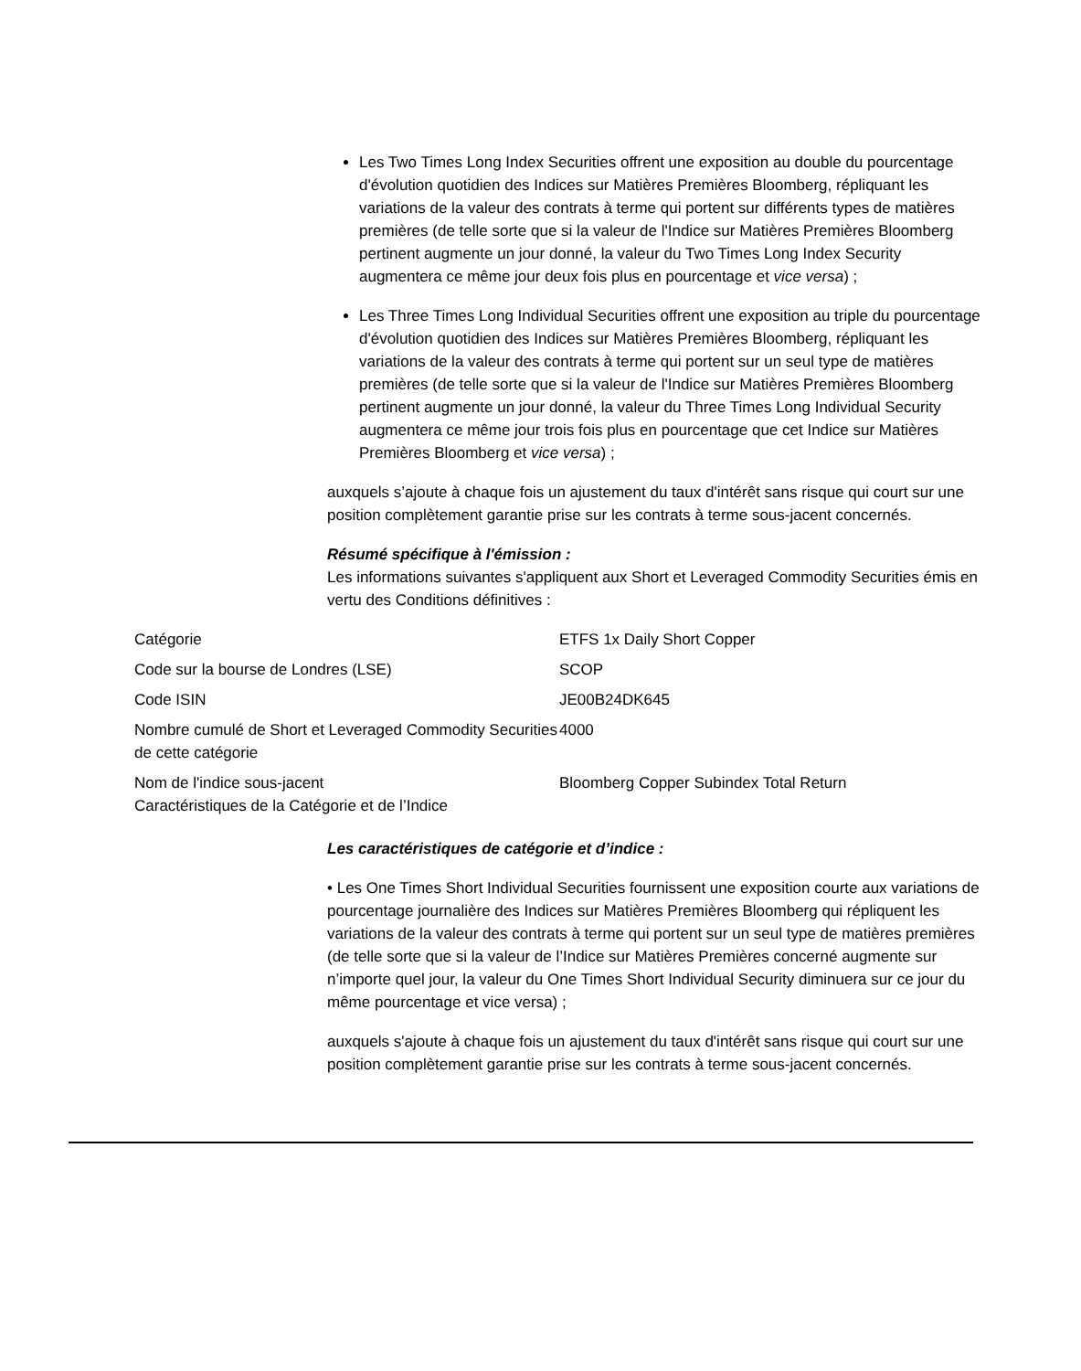Les Two Times Long Index Securities offrent une exposition au double du pourcentage d'évolution quotidien des Indices sur Matières Premières Bloomberg, répliquant les variations de la valeur des contrats à terme qui portent sur différents types de matières premières (de telle sorte que si la valeur de l'Indice sur Matières Premières Bloomberg pertinent augmente un jour donné, la valeur du Two Times Long Index Security augmentera ce même jour deux fois plus en pourcentage et vice versa) ;
Les Three Times Long Individual Securities offrent une exposition au triple du pourcentage d'évolution quotidien des Indices sur Matières Premières Bloomberg, répliquant les variations de la valeur des contrats à terme qui portent sur un seul type de matières premières (de telle sorte que si la valeur de l'Indice sur Matières Premières Bloomberg pertinent augmente un jour donné, la valeur du Three Times Long Individual Security augmentera ce même jour trois fois plus en pourcentage que cet Indice sur Matières Premières Bloomberg et vice versa) ;
auxquels s’ajoute à chaque fois un ajustement du taux d'intérêt sans risque qui court sur une position complètement garantie prise sur les contrats à terme sous-jacent concernés.
Résumé spécifique à l'émission :
Les informations suivantes s'appliquent aux Short et Leveraged Commodity Securities émis en vertu des Conditions définitives :
| Catégorie | ETFS 1x Daily Short Copper |
| Code sur la bourse de Londres (LSE) | SCOP |
| Code ISIN | JE00B24DK645 |
| Nombre cumulé de Short et Leveraged Commodity Securities de cette catégorie | 4000 |
| Nom de l'indice sous-jacent Caractéristiques de la Catégorie et de l’Indice | Bloomberg Copper Subindex Total Return |
Les caractéristiques de catégorie et d’indice :
• Les One Times Short Individual Securities fournissent une exposition courte aux variations de pourcentage journalière des Indices sur Matières Premières Bloomberg qui répliquent les variations de la valeur des contrats à terme qui portent sur un seul type de matières premières (de telle sorte que si la valeur de l’Indice sur Matières Premières concerné augmente sur n’importe quel jour, la valeur du One Times Short Individual Security diminuera sur ce jour du même pourcentage et vice versa) ;
auxquels s'ajoute à chaque fois un ajustement du taux d'intérêt sans risque qui court sur une position complètement garantie prise sur les contrats à terme sous-jacent concernés.